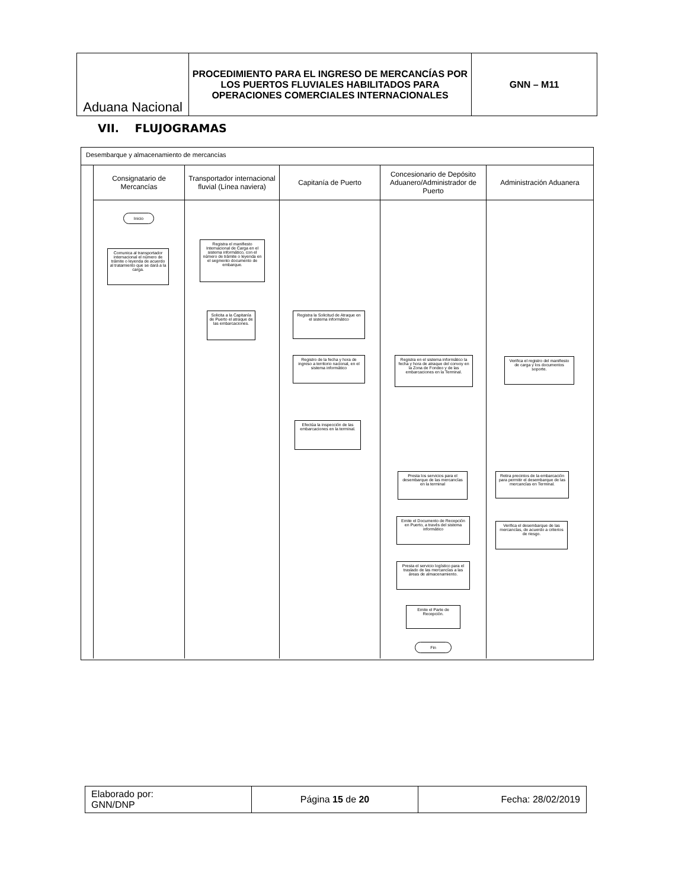| Aduana Nacional | PROCEDIMIENTO PARA EL INGRESO DE MERCANCÍAS POR LOS PUERTOS FLUVIALES HABILITADOS PARA OPERACIONES COMERCIALES INTERNACIONALES | GNN – M11 |
VII. FLUJOGRAMAS
Desembarque y almacenamiento de mercancías
Consignatario de Mercancías
Inicio
Comunica al transportador internacional el número de trámite o leyenda de acuerdo al tratamiento que se dará a la carga.
Transportador internacional fluvial (Línea naviera)
Registra el manifiesto Internacional de Carga en el sistema informático, con el número de trámite o leyenda en el segmento documento de embarque.
Solicita a la Capitanía de Puerto el atraque de las embarcaciones.
Capitanía de Puerto
Registra la Solicitud de Atraque en el sistema informático
Registro de la fecha y hora de ingreso a territorio nacional, en el sistema informático
Efectúa la inspección de las embarcaciones en la terminal.
Concesionario de Depósito Aduanero/Administrador de Puerto
Registra en el sistema informático la fecha y hora de atraque del convoy en la Zona de Fondeo y de las embarcaciones en la Terminal.
Presta los servicios para el desembarque de las mercancías en la terminal
Emite el Documento de Recepción en Puerto, a través del sistema informático
Presta el servicio logístico para el traslado de las mercancías a las áreas de almacenamiento.
Emite el Parte de Recepción.
Fin
Administración Aduanera
Verifica el registro del manifiesto de carga y los documentos soporte.
Retira precintos de la embarcación para permitir el desembarque de las mercancías en Terminal.
Verifica el desembarque de las mercancías, de acuerdo a criterios de riesgo.
| Elaborado por: GNN/DNP | Página 15 de 20 | Fecha: 28/02/2019 |